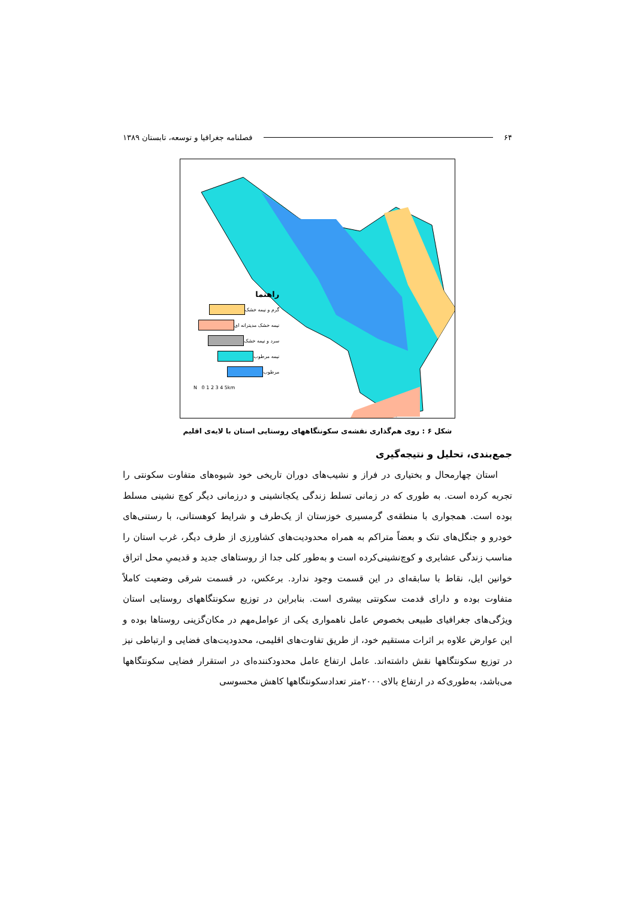۶۴ فصلنامه جغرافیا و توسعه، تابستان ۱۳۸۹
راهنما
گرم و نیمه خشک
نیمه خشک مدیترانه ای
سرد و نیمه خشک
نیمه مرطوب
مرطوب
N 0 1 2 3 4 5km
شکل ۶ : روی هم‌گذاری نقشه‌ی سکونتگاههای روستایی استان با لایه‌ی اقلیم
جمع‌بندی، تحلیل و نتیجه‌گیری
استان چهارمحال و بختیاری در فراز و نشیب‌های دوران تاریخی خود شیوه‌های متفاوت سکونتی را تجربه کرده است. به طوری که در زمانی تسلط زندگی یکجانشینی و درزمانی دیگر کوچ نشینی مسلط بوده است. همجواری با منطقه‌ی گرمسیری خوزستان از یک‌طرف و شرایط کوهستانی، با رستنی‌های خودرو و جنگل‌های تنک و بعضاً متراکم به همراه محدودیت‌های کشاورزی از طرف دیگر، غرب استان را مناسب زندگی عشایری و کوچ‌نشینی‌کرده است و به‌طور کلی جدا از روستاهای جدید و قدیمیِ محل اتراق خوانین ایل، نقاط با سابقه‌ای در این قسمت وجود ندارد. برعکس، در قسمت شرقی وضعیت کاملاً متفاوت بوده و دارای قدمت سکونتی بیشری است. بنابراین در توزیع سکونتگاههای روستایی استان ویژگی‌های جغرافیای طبیعی بخصوص عامل ناهمواری یکی از عوامل‌مهم در مکان‌گزینی روستاها بوده و این عوارض علاوه بر اثرات مستقیم خود، از طریق تفاوت‌های اقلیمی، محدودیت‌های فضایی و ارتباطی نیز در توزیع سکونتگاهها نقش داشته‌اند. عامل ارتفاع عامل محدودکننده‌ای در استقرار فضایی سکونتگاهها می‌باشد، به‌طوری‌که در ارتفاع بالای۲۰۰۰متر تعدادسکونتگاهها کاهش محسوسی